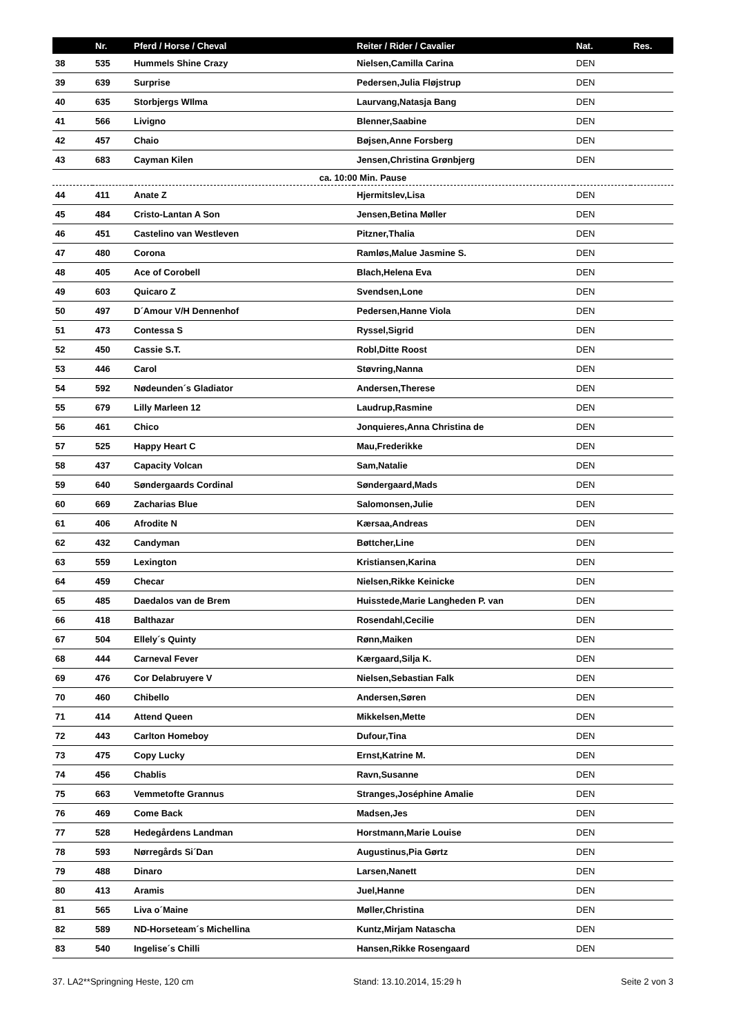| | Nr. | Pferd / Horse / Cheval | Reiter / Rider / Cavalier | Nat. | Res. |
| --- | --- | --- | --- | --- | --- |
| 38 | 535 | Hummels Shine Crazy | Nielsen,Camilla Carina | DEN | |
| 39 | 639 | Surprise | Pedersen,Julia Fløjstrup | DEN | |
| 40 | 635 | Storbjergs WIlma | Laurvang,Natasja Bang | DEN | |
| 41 | 566 | Livigno | Blenner,Saabine | DEN | |
| 42 | 457 | Chaio | Bøjsen,Anne Forsberg | DEN | |
| 43 | 683 | Cayman Kilen | Jensen,Christina Grønbjerg | DEN | |
| ca. 10:00 Min. Pause | | | | | |
| 44 | 411 | Anate Z | Hjermitslev,Lisa | DEN | |
| 45 | 484 | Cristo-Lantan A Son | Jensen,Betina Møller | DEN | |
| 46 | 451 | Castelino van Westleven | Pitzner,Thalia | DEN | |
| 47 | 480 | Corona | Ramløs,Malue Jasmine S. | DEN | |
| 48 | 405 | Ace of Corobell | Blach,Helena Eva | DEN | |
| 49 | 603 | Quicaro Z | Svendsen,Lone | DEN | |
| 50 | 497 | D´Amour V/H Dennenhof | Pedersen,Hanne Viola | DEN | |
| 51 | 473 | Contessa S | Ryssel,Sigrid | DEN | |
| 52 | 450 | Cassie S.T. | Robl,Ditte Roost | DEN | |
| 53 | 446 | Carol | Støvring,Nanna | DEN | |
| 54 | 592 | Nødeunden´s Gladiator | Andersen,Therese | DEN | |
| 55 | 679 | Lilly Marleen 12 | Laudrup,Rasmine | DEN | |
| 56 | 461 | Chico | Jonquieres,Anna Christina de | DEN | |
| 57 | 525 | Happy Heart C | Mau,Frederikke | DEN | |
| 58 | 437 | Capacity Volcan | Sam,Natalie | DEN | |
| 59 | 640 | Søndergaards Cordinal | Søndergaard,Mads | DEN | |
| 60 | 669 | Zacharias Blue | Salomonsen,Julie | DEN | |
| 61 | 406 | Afrodite N | Kærsaa,Andreas | DEN | |
| 62 | 432 | Candyman | Bøttcher,Line | DEN | |
| 63 | 559 | Lexington | Kristiansen,Karina | DEN | |
| 64 | 459 | Checar | Nielsen,Rikke Keinicke | DEN | |
| 65 | 485 | Daedalos van de Brem | Huisstede,Marie Langheden P. van | DEN | |
| 66 | 418 | Balthazar | Rosendahl,Cecilie | DEN | |
| 67 | 504 | Ellely´s Quinty | Rønn,Maiken | DEN | |
| 68 | 444 | Carneval Fever | Kærgaard,Silja K. | DEN | |
| 69 | 476 | Cor Delabruyere V | Nielsen,Sebastian Falk | DEN | |
| 70 | 460 | Chibello | Andersen,Søren | DEN | |
| 71 | 414 | Attend Queen | Mikkelsen,Mette | DEN | |
| 72 | 443 | Carlton Homeboy | Dufour,Tina | DEN | |
| 73 | 475 | Copy Lucky | Ernst,Katrine M. | DEN | |
| 74 | 456 | Chablis | Ravn,Susanne | DEN | |
| 75 | 663 | Vemmetofte Grannus | Stranges,Joséphine Amalie | DEN | |
| 76 | 469 | Come Back | Madsen,Jes | DEN | |
| 77 | 528 | Hedegårdens Landman | Horstmann,Marie Louise | DEN | |
| 78 | 593 | Nørregårds Si´Dan | Augustinus,Pia Gørtz | DEN | |
| 79 | 488 | Dinaro | Larsen,Nanett | DEN | |
| 80 | 413 | Aramis | Juel,Hanne | DEN | |
| 81 | 565 | Liva o´Maine | Møller,Christina | DEN | |
| 82 | 589 | ND-Horseteam´s Michellina | Kuntz,Mirjam Natascha | DEN | |
| 83 | 540 | Ingelise´s Chilli | Hansen,Rikke Rosengaard | DEN | |
37. LA2**Springning Heste, 120 cm Stand: 13.10.2014, 15:29 h Seite 2 von 3